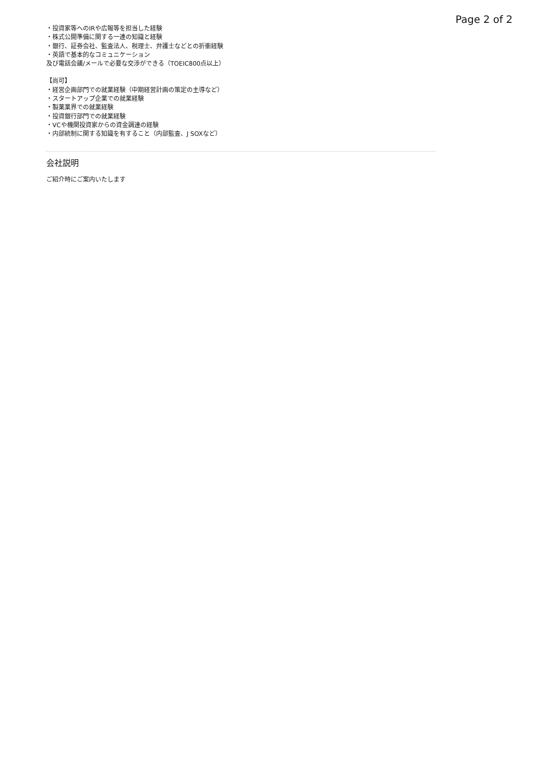Page 2 of 2
・投資家等へのIRや広報等を担当した経験
・株式公開準備に関する一連の知識と経験
・銀行、証券会社、監査法人、税理士、弁護士などとの折衝経験
・英語で基本的なコミュニケーション
及び電話会議/メールで必要な交渉ができる（TOEIC800点以上）
【尚可】
・経営企画部門での就業経験（中期経営計画の策定の主導など）
・スタートアップ企業での就業経験
・製薬業界での就業経験
・投資銀行部門での就業経験
・VCや機関投資家からの資金調達の経験
・内部統制に関する知識を有すること（内部監査、J SOXなど）
会社説明
ご紹介時にご案内いたします